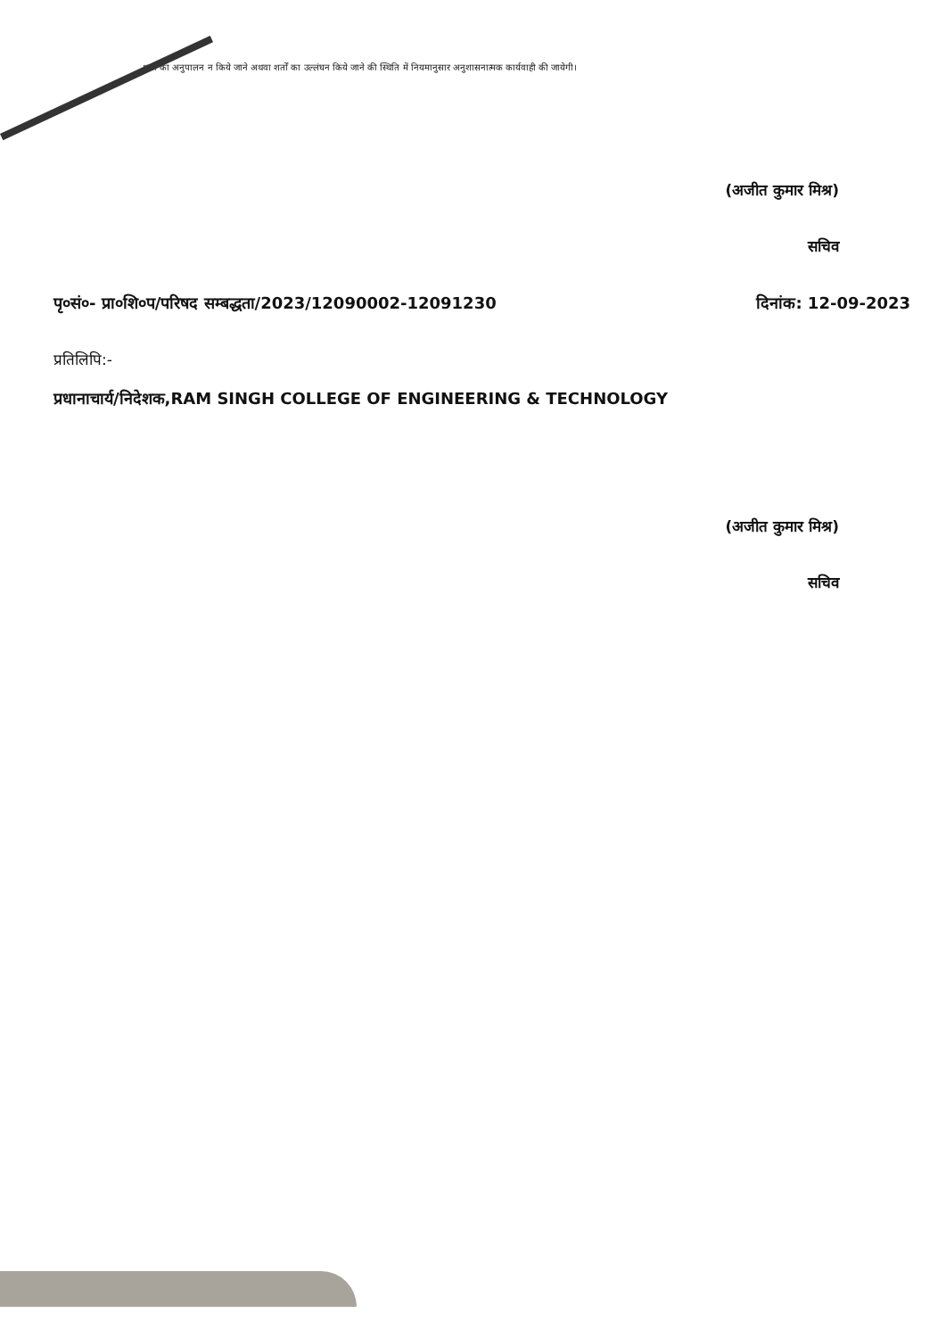शर्तों का अनुपालन न किये जाने अथवा शर्तों का उल्लंघन किये जाने की स्थिति में नियमानुसार अनुशासनात्मक कार्यवाही की जायेगी।
(अजीत कुमार मिश्र)
सचिव
पृ०सं०- प्रा०शि०प/परिषद सम्बद्धता/2023/12090002-12091230 दिनांक: 12-09-2023
प्रतिलिपि:-
प्रधानाचार्य/निदेशक,RAM SINGH COLLEGE OF ENGINEERING & TECHNOLOGY
(अजीत कुमार मिश्र)
सचिव